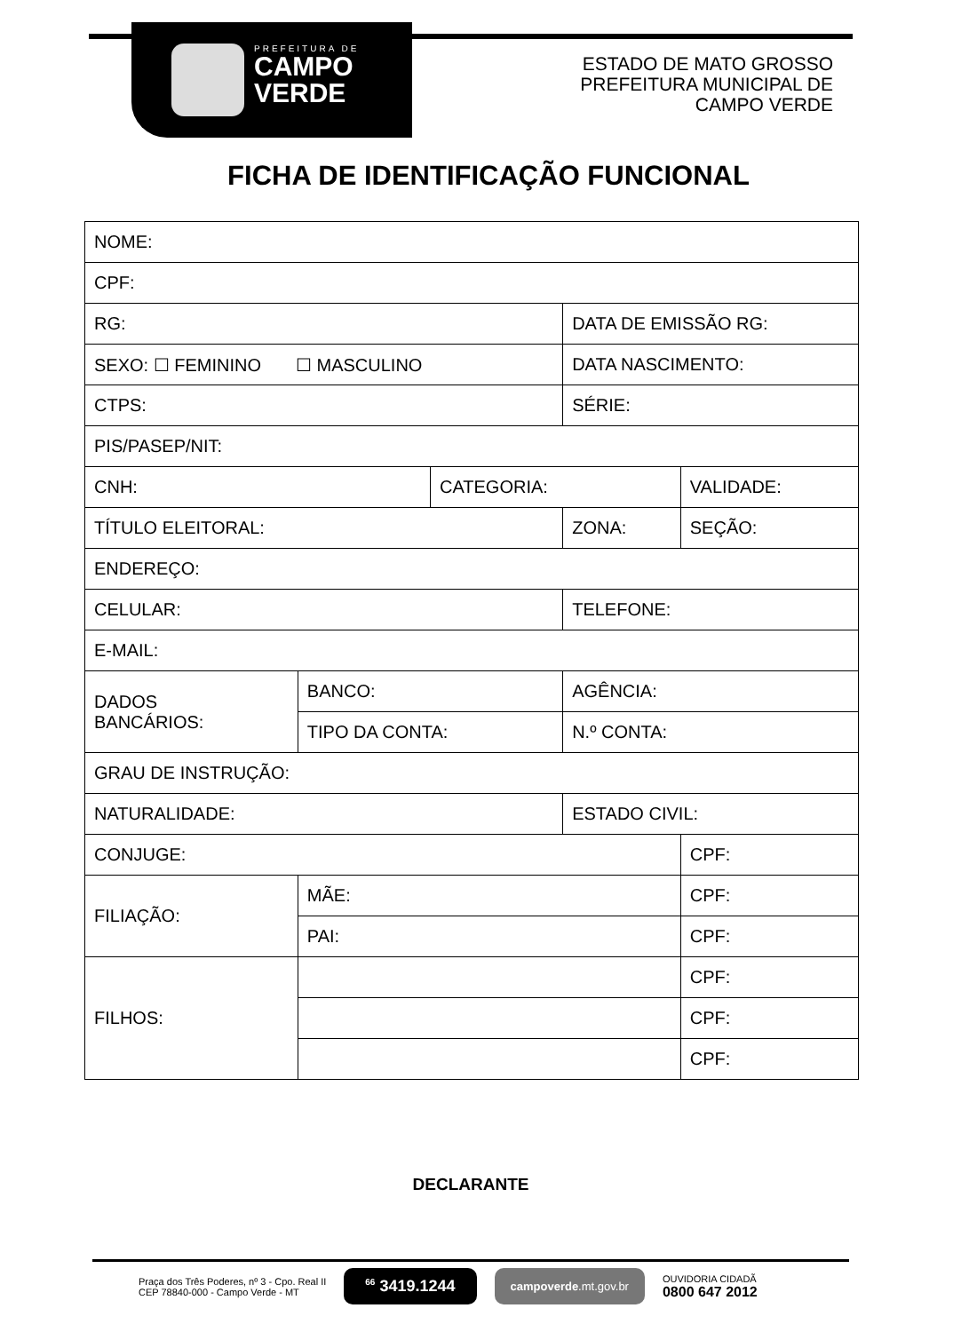PREFEITURA DE
CAMPO
VERDE
ESTADO DE MATO GROSSO
PREFEITURA MUNICIPAL DE
CAMPO VERDE
FICHA DE IDENTIFICAÇÃO FUNCIONAL
| NOME: | | | | |
| CPF: | | | | |
| RG: | | | DATA DE EMISSÃO RG: | |
| SEXO: ☐ FEMININO ☐ MASCULINO | | | DATA NASCIMENTO: | |
| CTPS: | | | SÉRIE: | |
| PIS/PASEP/NIT: | | | | |
| CNH: | | CATEGORIA: | | VALIDADE: |
| TÍTULO ELEITORAL: | | | ZONA: | SEÇÃO: |
| ENDEREÇO: | | | | |
| CELULAR: | | | TELEFONE: | |
| E-MAIL: | | | | |
| DADOS BANCÁRIOS: | BANCO: | | AGÊNCIA: | |
| | TIPO DA CONTA: | | N.º CONTA: | |
| GRAU DE INSTRUÇÃO: | | | | |
| NATURALIDADE: | | | ESTADO CIVIL: | |
| CONJUGE: | | | | CPF: |
| FILIAÇÃO: | MÃE: | | | CPF: |
| | PAI: | | | CPF: |
| FILHOS: | | | | CPF: |
| | | | | CPF: |
| | | | | CPF: |
DECLARANTE
Praça dos Três Poderes, nº 3 - Cpo. Real II
CEP 78840-000 - Campo Verde - MT
<sup>66</sup> 3419.1244
campoverde.mt.gov.br
OUVIDORIA CIDADÃ
0800 647 2012